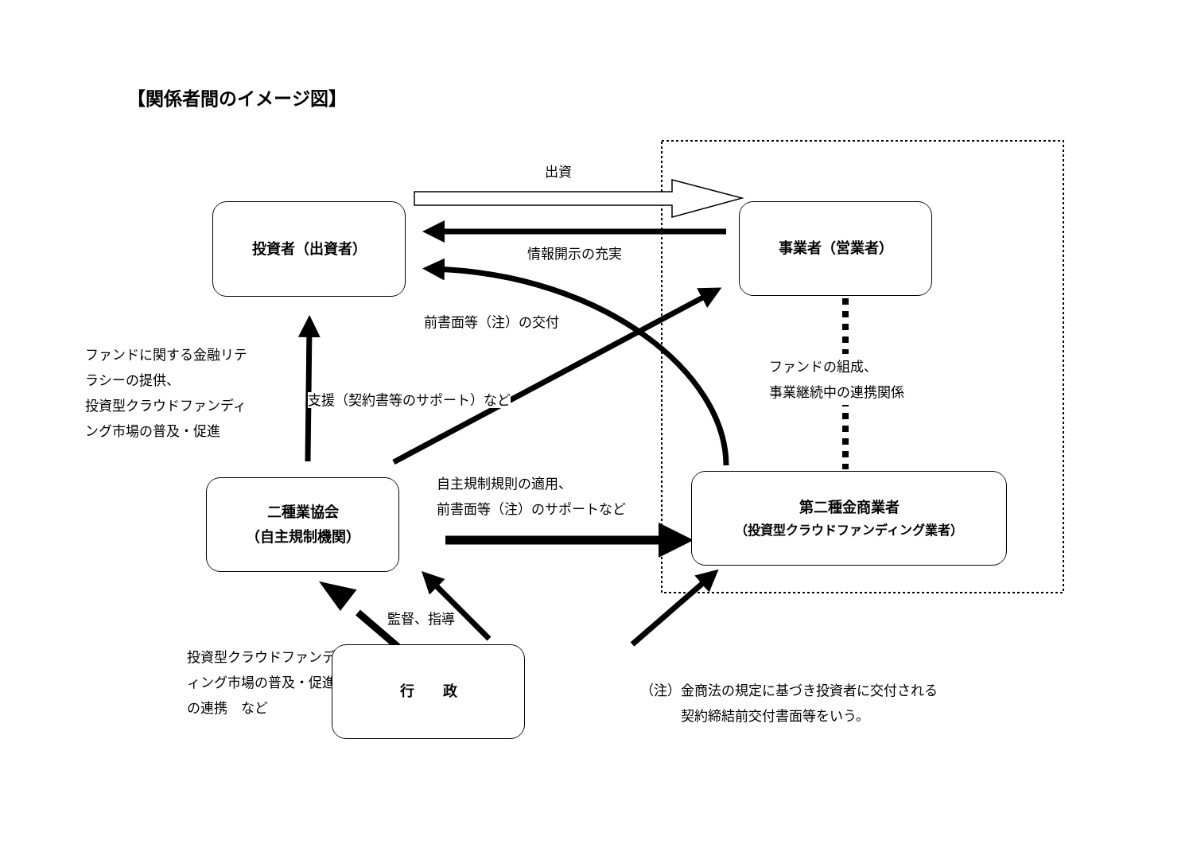【関係者間のイメージ図】
出資
投資者（出資者）
情報開示の充実
事業者（営業者）
前書面等（注）の交付
ファンドに関する金融リテ
ラシーの提供、
投資型クラウドファンディ
ング市場の普及・促進
支援（契約書等のサポート）など
ファンドの組成、
事業継続中の連携関係
二種業協会
（自主規制機関）
自主規制規則の適用、
前書面等（注）のサポートなど
第二種金商業者
（投資型クラウドファンディング業者）
投資型クラウドファンデ
ィング市場の普及・促進
の連携　など
監督、指導
行　　政
（注）金商法の規定に基づき投資者に交付される
　　　契約締結前交付書面等をいう。